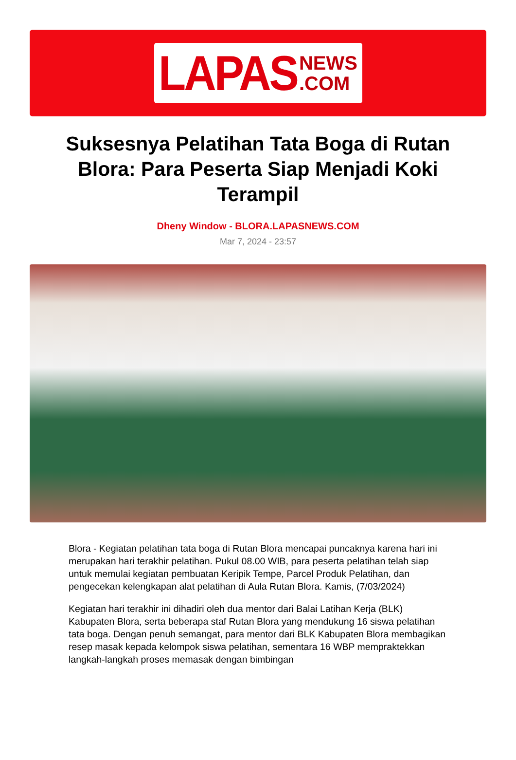LAPAS NEWS
.COM
Suksesnya Pelatihan Tata Boga di Rutan Blora: Para Peserta Siap Menjadi Koki Terampil
Dheny Window - BLORA.LAPASNEWS.COM
Mar 7, 2024 - 23:57
Blora - Kegiatan pelatihan tata boga di Rutan Blora mencapai puncaknya karena hari ini merupakan hari terakhir pelatihan. Pukul 08.00 WIB, para peserta pelatihan telah siap untuk memulai kegiatan pembuatan Keripik Tempe, Parcel Produk Pelatihan, dan pengecekan kelengkapan alat pelatihan di Aula Rutan Blora. Kamis, (7/03/2024)
Kegiatan hari terakhir ini dihadiri oleh dua mentor dari Balai Latihan Kerja (BLK) Kabupaten Blora, serta beberapa staf Rutan Blora yang mendukung 16 siswa pelatihan tata boga. Dengan penuh semangat, para mentor dari BLK Kabupaten Blora membagikan resep masak kepada kelompok siswa pelatihan, sementara 16 WBP mempraktekkan langkah-langkah proses memasak dengan bimbingan